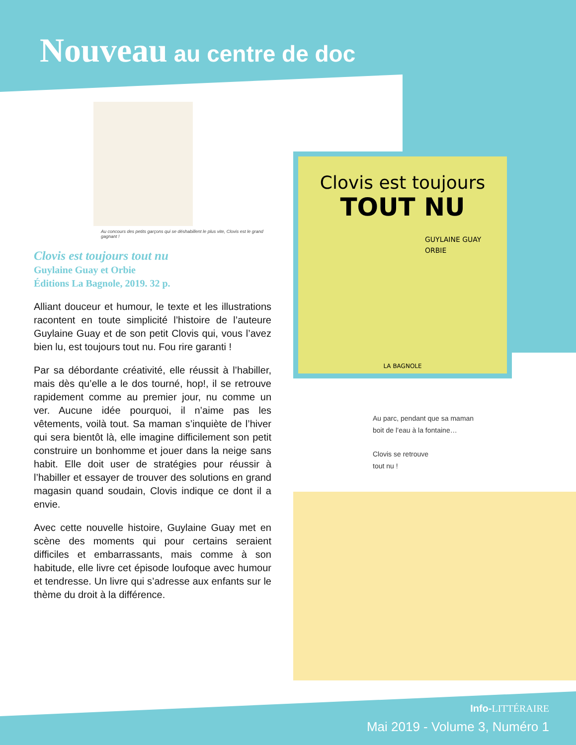Nouveau au centre de doc
Au concours des petits garçons qui se déshabillent le plus vite, Clovis est le grand gagnant !
Clovis est toujours tout nu
Guylaine Guay et Orbie
Éditions La Bagnole, 2019. 32 p.
Alliant douceur et humour, le texte et les illustrations racontent en toute simplicité l’histoire de l’auteure Guylaine Guay et de son petit Clovis qui, vous l’avez bien lu, est toujours tout nu. Fou rire garanti !
Par sa débordante créativité, elle réussit à l’habiller, mais dès qu’elle a le dos tourné, hop!, il se retrouve rapidement comme au premier jour, nu comme un ver. Aucune idée pourquoi, il n’aime pas les vêtements, voilà tout. Sa maman s’inquiète de l’hiver qui sera bientôt là, elle imagine difficilement son petit construire un bonhomme et jouer dans la neige sans habit. Elle doit user de stratégies pour réussir à l’habiller et essayer de trouver des solutions en grand magasin quand soudain, Clovis indique ce dont il a envie.
Avec cette nouvelle histoire, Guylaine Guay met en scène des moments qui pour certains seraient difficiles et embarrassants, mais comme à son habitude, elle livre cet épisode loufoque avec humour et tendresse. Un livre qui s’adresse aux enfants sur le thème du droit à la différence.
Clovis est toujours
TOUT NU
GUYLAINE GUAY
ORBIE
LA BAGNOLE
Au parc, pendant que sa maman
boit de l’eau à la fontaine…
Clovis se retrouve
tout nu !
Info-LITTÉRAIRE
Mai 2019 - Volume 3, Numéro 1